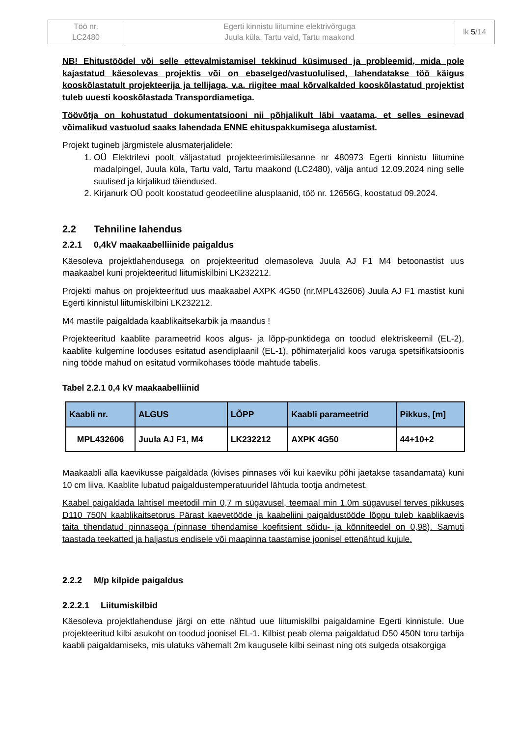| Töö nr. LC2480 | Egerti kinnistu liitumine elektrivõrguga Juula küla, Tartu vald, Tartu maakond | lk 5 /14 |
NB! Ehitustöödel või selle ettevalmistamisel tekkinud küsimused ja probleemid, mida pole kajastatud käesolevas projektis või on ebaselged/vastuolulised, lahendatakse töö käigus kooskõlastatult projekteerija ja tellijaga, v.a. riigitee maal kõrvalkalded kooskõlastatud projektist tuleb uuesti kooskõlastada Transpordiametiga.
Töövõtja on kohustatud dokumentatsiooni nii põhjalikult läbi vaatama, et selles esinevad võimalikud vastuolud saaks lahendada ENNE ehituspakkumisega alustamist.
Projekt tugineb järgmistele alusmaterjalidele:
1. OÜ Elektrilevi poolt väljastatud projekteerimisülesanne nr 480973 Egerti kinnistu liitumine madalpingel, Juula küla, Tartu vald, Tartu maakond (LC2480), välja antud 12.09.2024 ning selle suulised ja kirjalikud täiendused.
2. Kirjanurk OÜ poolt koostatud geodeetiline alusplaanid, töö nr. 12656G, koostatud 09.2024.
2.2 Tehniline lahendus
2.2.1 0,4kV maakaabelliinide paigaldus
Käesoleva projektlahendusega on projekteeritud olemasoleva Juula AJ F1 M4 betoonastist uus maakaabel kuni projekteeritud liitumiskilbini LK232212.
Projekti mahus on projekteeritud uus maakaabel AXPK 4G50 (nr.MPL432606) Juula AJ F1 mastist kuni Egerti kinnistul liitumiskilbini LK232212.
M4 mastile paigaldada kaablikaitsekarbik ja maandus !
Projekteeritud kaablite parameetrid koos algus- ja lõpp-punktidega on toodud elektriskeemil (EL-2), kaablite kulgemine looduses esitatud asendiplaanil (EL-1), põhimaterjalid koos varuga spetsifikatsioonis ning tööde mahud on esitatud vormikohases tööde mahtude tabelis.
Tabel 2.2.1 0,4 kV maakaabelliinid
| Kaabli nr. | ALGUS | LÕPP | Kaabli parameetrid | Pikkus, [m] |
| --- | --- | --- | --- | --- |
| MPL432606 | Juula AJ F1, M4 | LK232212 | AXPK 4G50 | 44+10+2 |
Maakaabli alla kaevikusse paigaldada (kivises pinnases või kui kaeviku põhi jäetakse tasandamata) kuni 10 cm liiva. Kaablite lubatud paigaldustemperatuuridel lähtuda tootja andmetest.
Kaabel paigaldada lahtisel meetodil min 0,7 m sügavusel, teemaal min 1.0m sügavusel terves pikkuses D110 750N kaablikaitsetorus Pärast kaevetööde ja kaabeliini paigaldustööde lõppu tuleb kaablikaevis täita tihendatud pinnasega (pinnase tihendamise koefitsient sõidu- ja kõnniteedel on 0,98). Samuti taastada teekatted ja haljastus endisele või maapinna taastamise joonisel ettenähtud kujule.
2.2.2 M/p kilpide paigaldus
2.2.2.1 Liitumiskilbid
Käesoleva projektlahenduse järgi on ette nähtud uue liitumiskilbi paigaldamine Egerti kinnistule. Uue projekteeritud kilbi asukoht on toodud joonisel EL-1. Kilbist peab olema paigaldatud D50 450N toru tarbija kaabli paigaldamiseks, mis ulatuks vähemalt 2m kaugusele kilbi seinast ning ots sulgeda otsakorgiga